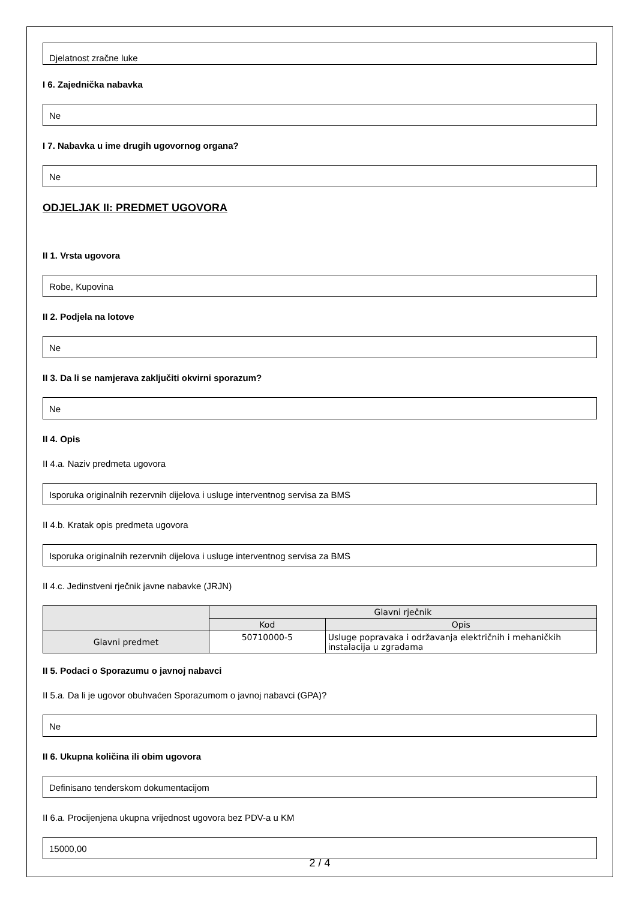Djelatnost zračne luke
I 6. Zajednička nabavka
Ne
I 7. Nabavka u ime drugih ugovornog organa?
Ne
ODJELJAK II: PREDMET UGOVORA
II 1. Vrsta ugovora
Robe, Kupovina
II 2. Podjela na lotove
Ne
II 3. Da li se namjerava zaključiti okvirni sporazum?
Ne
II 4. Opis
II 4.a. Naziv predmeta ugovora
Isporuka originalnih rezervnih dijelova i usluge interventnog servisa za BMS
II 4.b. Kratak opis predmeta ugovora
Isporuka originalnih rezervnih dijelova i usluge interventnog servisa za BMS
II 4.c. Jedinstveni rječnik javne nabavke (JRJN)
| | Glavni rječnik | |
| --- | --- | --- |
| | Kod | Opis |
| Glavni predmet | 50710000-5 | Usluge popravaka i održavanja električnih i mehaničkih instalacija u zgradama |
II 5. Podaci o Sporazumu o javnoj nabavci
II 5.a. Da li je ugovor obuhvaćen Sporazumom o javnoj nabavci (GPA)?
Ne
II 6. Ukupna količina ili obim ugovora
Definisano tenderskom dokumentacijom
II 6.a. Procijenjena ukupna vrijednost ugovora bez PDV-a u KM
15000,00
2 / 4